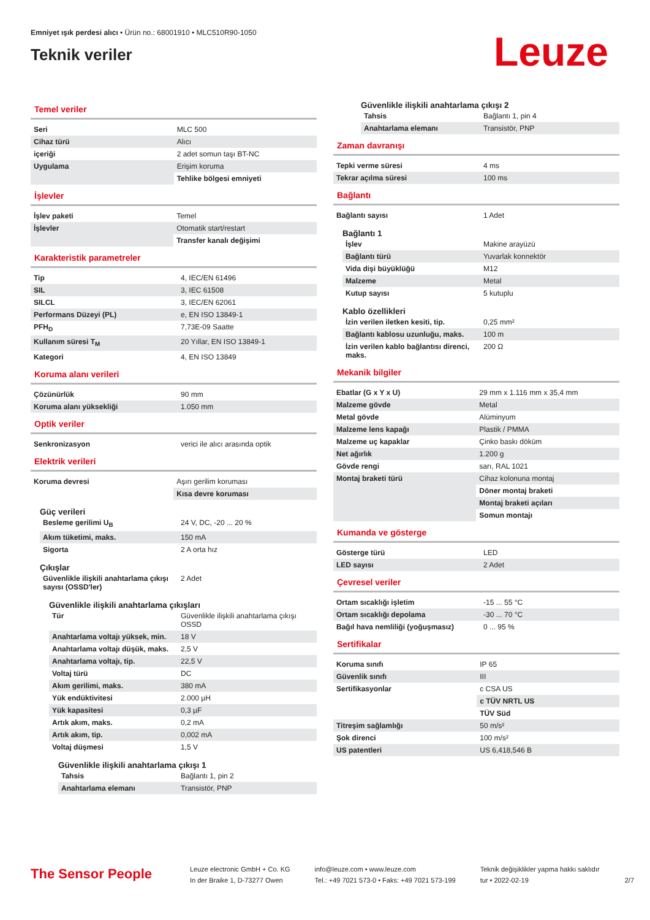Emniyet ışık perdesi alıcı • Ürün no.: 68001910 • MLC510R90-1050
Teknik veriler
Leuze
Temel veriler
| Seri | MLC 500 |
| Cihaz türü | Alıcı |
| içeriği | 2 adet somun taşı BT-NC |
| Uygulama | Erişim koruma |
| | Tehlike bölgesi emniyeti |
İşlevler
| İşlev paketi | Temel |
| İşlevler | Otomatik start/restart |
| | Transfer kanalı değişimi |
Karakteristik parametreler
| Tip | 4, IEC/EN 61496 |
| SIL | 3, IEC 61508 |
| SILCL | 3, IEC/EN 62061 |
| Performans Düzeyi (PL) | e, EN ISO 13849-1 |
| PFH<sub>D</sub> | 7,73E-09 Saatte |
| Kullanım süresi T<sub>M</sub> | 20 Yıllar, EN ISO 13849-1 |
| Kategori | 4, EN ISO 13849 |
Koruma alanı verileri
| Çözünürlük | 90 mm |
| Koruma alanı yüksekliği | 1.050 mm |
Optik veriler
| Senkronizasyon | verici ile alıcı arasında optik |
Elektrik verileri
| Koruma devresi | Aşırı gerilim koruması |
| | Kısa devre koruması |
Güç verileri
| Besleme gerilimi U<sub>B</sub> | 24 V, DC, -20 ... 20 % |
| Akım tüketimi, maks. | 150 mA |
| Sigorta | 2 A orta hız |
Çıkışlar
| Güvenlikle ilişkili anahtarlama çıkışı sayısı (OSSD'ler) | 2 Adet |
Güvenlikle ilişkili anahtarlama çıkışları
| Tür | Güvenlikle ilişkili anahtarlama çıkışı OSSD |
| Anahtarlama voltajı yüksek, min. | 18 V |
| Anahtarlama voltajı düşük, maks. | 2,5 V |
| Anahtarlama voltajı, tip. | 22,5 V |
| Voltaj türü | DC |
| Akım gerilimi, maks. | 380 mA |
| Yük endüktivitesi | 2.000 µH |
| Yük kapasitesi | 0,3 µF |
| Artık akım, maks. | 0,2 mA |
| Artık akım, tip. | 0,002 mA |
| Voltaj düşmesi | 1,5 V |
Güvenlikle ilişkili anahtarlama çıkışı 1
| Tahsis | Bağlantı 1, pin 2 |
| Anahtarlama elemanı | Transistör, PNP |
Güvenlikle ilişkili anahtarlama çıkışı 2
| Tahsis | Bağlantı 1, pin 4 |
| Anahtarlama elemanı | Transistör, PNP |
Zaman davranışı
| Tepki verme süresi | 4 ms |
| Tekrar açılma süresi | 100 ms |
Bağlantı
| Bağlantı sayısı | 1 Adet |
Bağlantı 1
| İşlev | Makine arayüzü |
| Bağlantı türü | Yuvarlak konnektör |
| Vida dişi büyüklüğü | M12 |
| Malzeme | Metal |
| Kutup sayısı | 5 kutuplu |
Kablo özellikleri
| İzin verilen iletken kesiti, tip. | 0,25 mm² |
| Bağlantı kablosu uzunluğu, maks. | 100 m |
| İzin verilen kablo bağlantısı direnci, maks. | 200 Ω |
Mekanik bilgiler
| Ebatlar (G x Y x U) | 29 mm x 1.116 mm x 35,4 mm |
| Malzeme gövde | Metal |
| Metal gövde | Alüminyum |
| Malzeme lens kapağı | Plastik / PMMA |
| Malzeme uç kapaklar | Çinko baskı döküm |
| Net ağırlık | 1.200 g |
| Gövde rengi | sarı, RAL 1021 |
| Montaj braketi türü | Cihaz kolonuna montaj |
| | Döner montaj braketi |
| | Montaj braketi açıları |
| | Somun montajı |
Kumanda ve gösterge
| Gösterge türü | LED |
| LED sayısı | 2 Adet |
Çevresel veriler
| Ortam sıcaklığı işletim | -15 ... 55 °C |
| Ortam sıcaklığı depolama | -30 ... 70 °C |
| Bağıl hava nemliliği (yoğuşmasız) | 0 ... 95 % |
Sertifikalar
| Koruma sınıfı | IP 65 |
| Güvenlik sınıfı | III |
| Sertifikasyonlar | c CSA US |
| | c TÜV NRTL US |
| | TÜV Süd |
| Titreşim sağlamlığı | 50 m/s² |
| Şok direnci | 100 m/s² |
| US patentleri | US 6,418,546 B |
The Sensor People
Leuze electronic GmbH + Co. KG
In der Braike 1, D-73277 Owen
info@leuze.com • www.leuze.com
Tel.: +49 7021 573-0 • Faks: +49 7021 573-199
Teknik değişiklikler yapma hakkı saklıdır
tur • 2022-02-19
2/7